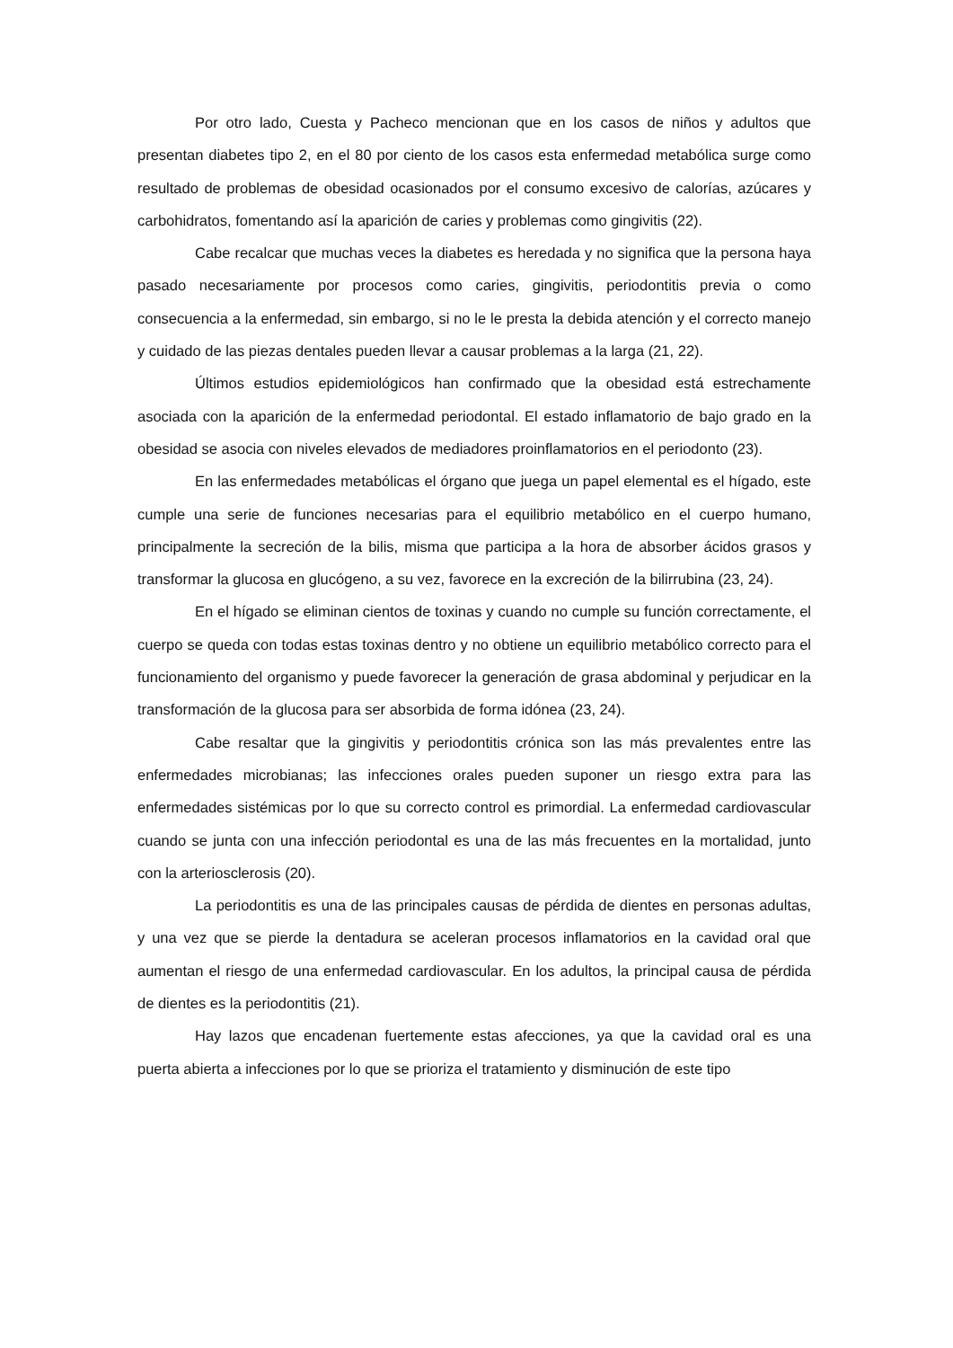Por otro lado, Cuesta y Pacheco mencionan que en los casos de niños y adultos que presentan diabetes tipo 2, en el 80 por ciento de los casos esta enfermedad metabólica surge como resultado de problemas de obesidad ocasionados por el consumo excesivo de calorías, azúcares y carbohidratos, fomentando así la aparición de caries y problemas como gingivitis (22).
Cabe recalcar que muchas veces la diabetes es heredada y no significa que la persona haya pasado necesariamente por procesos como caries, gingivitis, periodontitis previa o como consecuencia a la enfermedad, sin embargo, si no le le presta la debida atención y el correcto manejo y cuidado de las piezas dentales pueden llevar a causar problemas a la larga (21, 22).
Últimos estudios epidemiológicos han confirmado que la obesidad está estrechamente asociada con la aparición de la enfermedad periodontal. El estado inflamatorio de bajo grado en la obesidad se asocia con niveles elevados de mediadores proinflamatorios en el periodonto (23).
En las enfermedades metabólicas el órgano que juega un papel elemental es el hígado, este cumple una serie de funciones necesarias para el equilibrio metabólico en el cuerpo humano, principalmente la secreción de la bilis, misma que participa a la hora de absorber ácidos grasos y transformar la glucosa en glucógeno, a su vez, favorece en la excreción de la bilirrubina (23, 24).
En el hígado se eliminan cientos de toxinas y cuando no cumple su función correctamente, el cuerpo se queda con todas estas toxinas dentro y no obtiene un equilibrio metabólico correcto para el funcionamiento del organismo y puede favorecer la generación de grasa abdominal y perjudicar en la transformación de la glucosa para ser absorbida de forma idónea (23, 24).
Cabe resaltar que la gingivitis y periodontitis crónica son las más prevalentes entre las enfermedades microbianas; las infecciones orales pueden suponer un riesgo extra para las enfermedades sistémicas por lo que su correcto control es primordial. La enfermedad cardiovascular cuando se junta con una infección periodontal es una de las más frecuentes en la mortalidad, junto con la arteriosclerosis (20).
La periodontitis es una de las principales causas de pérdida de dientes en personas adultas, y una vez que se pierde la dentadura se aceleran procesos inflamatorios en la cavidad oral que aumentan el riesgo de una enfermedad cardiovascular. En los adultos, la principal causa de pérdida de dientes es la periodontitis (21).
Hay lazos que encadenan fuertemente estas afecciones, ya que la cavidad oral es una puerta abierta a infecciones por lo que se prioriza el tratamiento y disminución de este tipo